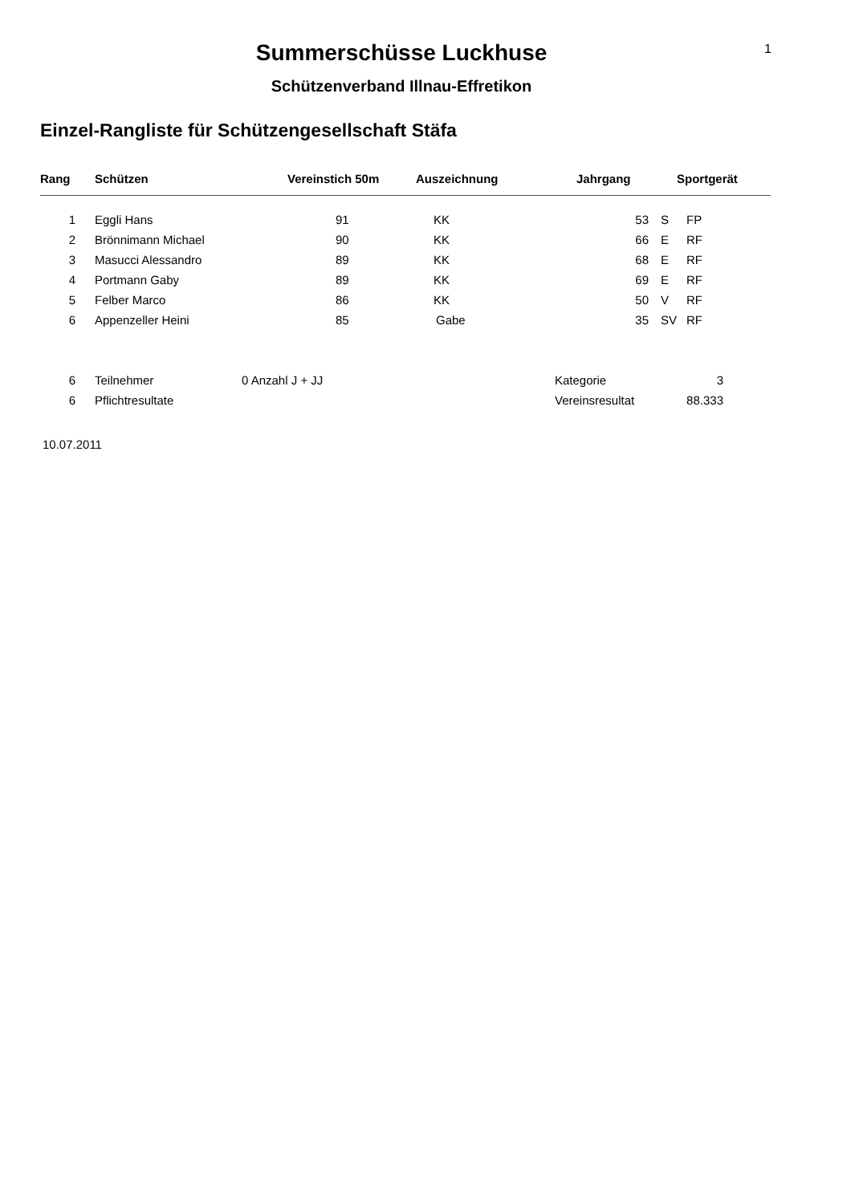1
Summerschüsse Luckhuse
Schützenverband Illnau-Effretikon
Einzel-Rangliste für Schützengesellschaft Stäfa
| Rang | Schützen | Vereinstich 50m | Auszeichnung | Jahrgang | | Sportgerät |
| --- | --- | --- | --- | --- | --- | --- |
| 1 | Eggli Hans | 91 | KK | 53 | S | FP |
| 2 | Brönnimann Michael | 90 | KK | 66 | E | RF |
| 3 | Masucci Alessandro | 89 | KK | 68 | E | RF |
| 4 | Portmann Gaby | 89 | KK | 69 | E | RF |
| 5 | Felber Marco | 86 | KK | 50 | V | RF |
| 6 | Appenzeller Heini | 85 | Gabe | 35 | SV | RF |
| 6 | Teilnehmer | 0 Anzahl J + JJ | Kategorie | 3 | |
| 6 | Pflichtresultate | | Vereinsresultat | 88.333 | |
10.07.2011